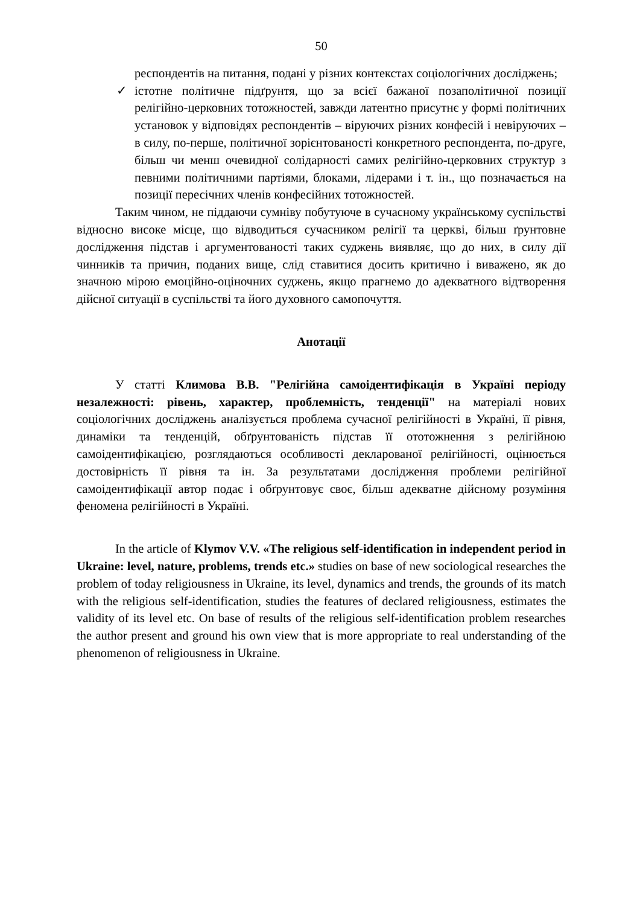50
респондентів на питання, подані у різних контекстах соціологічних досліджень;
✓ істотне політичне підґрунтя, що за всієї бажаної позаполітичної позиції релігійно-церковних тотожностей, завжди латентно присутнє у формі політичних установок у відповідях респондентів – віруючих різних конфесій і невіруючих – в силу, по-перше, політичної зорієнтованості конкретного респондента, по-друге, більш чи менш очевидної солідарності самих релігійно-церковних структур з певними політичними партіями, блоками, лідерами і т. ін., що позначається на позиції пересічних членів конфесійних тотожностей.
Таким чином, не піддаючи сумніву побутуюче в сучасному українському суспільстві відносно високе місце, що відводиться сучасником релігії та церкві, більш ґрунтовне дослідження підстав і аргументованості таких суджень виявляє, що до них, в силу дії чинників та причин, поданих вище, слід ставитися досить критично і виважено, як до значною мірою емоційно-оціночних суджень, якщо прагнемо до адекватного відтворення дійсної ситуації в суспільстві та його духовного самопочуття.
Анотації
У статті Климова В.В. "Релігійна самоідентифікація в Україні періоду незалежності: рівень, характер, проблемність, тенденції" на матеріалі нових соціологічних досліджень аналізується проблема сучасної релігійності в Україні, її рівня, динаміки та тенденцій, обґрунтованість підстав її ототожнення з релігійною самоідентифікацією, розглядаються особливості декларованої релігійності, оцінюється достовірність її рівня та ін. За результатами дослідження проблеми релігійної самоідентифікації автор подає і обґрунтовує своє, більш адекватне дійсному розуміння феномена релігійності в Україні.
In the article of Klymov V.V. «The religious self-identification in independent period in Ukraine: level, nature, problems, trends etc.» studies on base of new sociological researches the problem of today religiousness in Ukraine, its level, dynamics and trends, the grounds of its match with the religious self-identification, studies the features of declared religiousness, estimates the validity of its level etc. On base of results of the religious self-identification problem researches the author present and ground his own view that is more appropriate to real understanding of the phenomenon of religiousness in Ukraine.